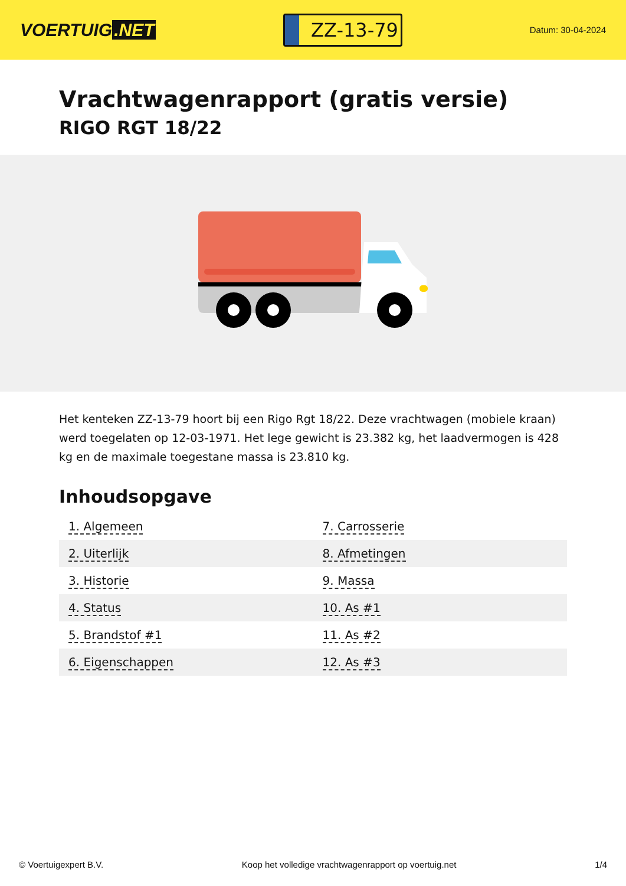VOERTUIG.NET
ZZ-13-79
Datum: 30-04-2024
Vrachtwagenrapport (gratis versie)
RIGO RGT 18/22
Het kenteken ZZ-13-79 hoort bij een Rigo Rgt 18/22. Deze vrachtwagen (mobiele kraan) werd toegelaten op 12-03-1971. Het lege gewicht is 23.382 kg, het laadvermogen is 428 kg en de maximale toegestane massa is 23.810 kg.
Inhoudsopgave
| 1. Algemeen | 7. Carrosserie |
| 2. Uiterlijk | 8. Afmetingen |
| 3. Historie | 9. Massa |
| 4. Status | 10. As #1 |
| 5. Brandstof #1 | 11. As #2 |
| 6. Eigenschappen | 12. As #3 |
© Voertuigexpert B.V. Koop het volledige vrachtwagenrapport op voertuig.net 1/4